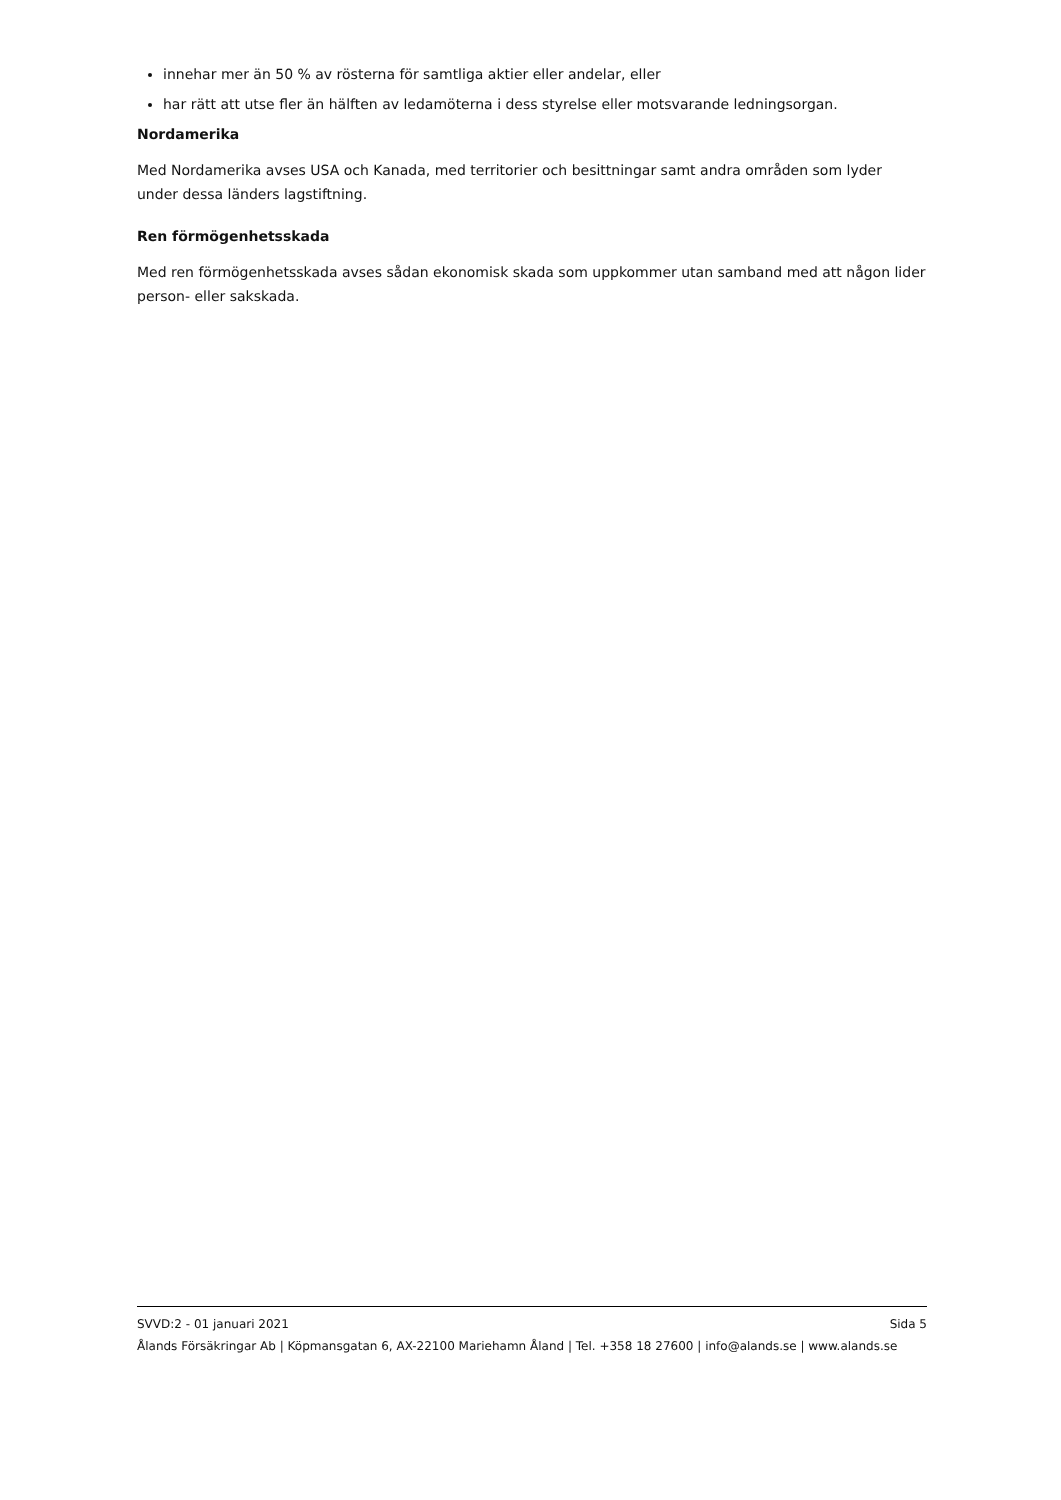innehar mer än 50 % av rösterna för samtliga aktier eller andelar, eller
har rätt att utse fler än hälften av ledamöterna i dess styrelse eller motsvarande ledningsorgan.
Nordamerika
Med Nordamerika avses USA och Kanada, med territorier och besittningar samt andra områden som lyder under dessa länders lagstiftning.
Ren förmögenhetsskada
Med ren förmögenhetsskada avses sådan ekonomisk skada som uppkommer utan samband med att någon lider person- eller sakskada.
SVVD:2 - 01 januari 2021 Sida 5
Ålands Försäkringar Ab | Köpmansgatan 6, AX-22100 Mariehamn Åland | Tel. +358 18 27600 | info@alands.se | www.alands.se